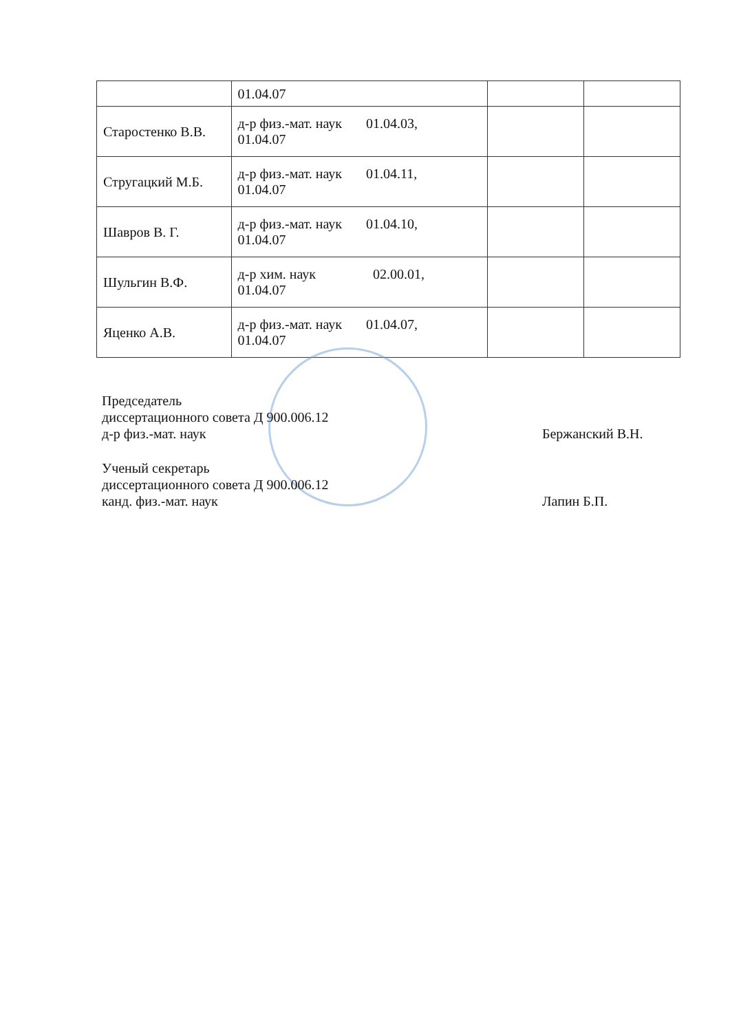| | 01.04.07 | | |
| Старостенко В.В. | д-р физ.-мат. наук 01.04.03, 01.04.07 | | |
| Стругацкий М.Б. | д-р физ.-мат. наук 01.04.11, 01.04.07 | | |
| Шавров В. Г. | д-р физ.-мат. наук 01.04.10, 01.04.07 | | |
| Шульгин В.Ф. | д-р хим. наук 02.00.01, 01.04.07 | | |
| Яценко А.В. | д-р физ.-мат. наук 01.04.07, 01.04.07 | | |
Председатель
диссертационного совета Д 900.006.12
д-р физ.-мат. наук
Бержанский В.Н.
Ученый секретарь
диссертационного совета Д 900.006.12
канд. физ.-мат. наук
Лапин Б.П.